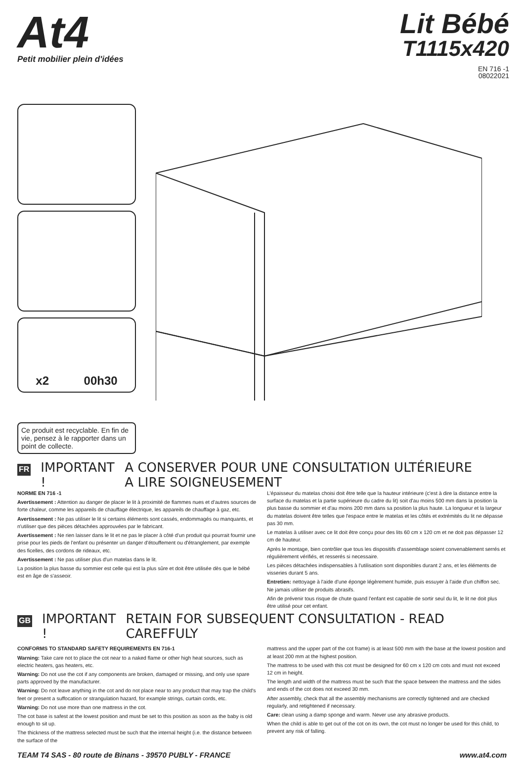At4
Petit mobilier plein d'idées
Lit Bébé
T1115x420
EN 716 -1
08022021
x2 00h30
Ce produit est recyclable. En fin de vie, pensez à le rapporter dans un point de collecte.
FR
IMPORTANT !
A CONSERVER POUR UNE CONSULTATION ULTÉRIEURE
A LIRE SOIGNEUSEMENT
NORME EN 716 -1
Avertissement : Attention au danger de placer le lit à proximité de flammes nues et d'autres sources de forte chaleur, comme les appareils de chauffage électrique, les appareils de chauffage à gaz, etc.
Avertissement : Ne pas utiliser le lit si certains éléments sont cassés, endommagés ou manquants, et n'utiliser que des pièces détachées approuvées par le fabricant.
Avertissement : Ne rien laisser dans le lit et ne pas le placer à côté d'un produit qui pourrait fournir une prise pour les pieds de l'enfant ou présenter un danger d'étouffement ou d'étranglement, par exemple des ficelles, des cordons de rideaux, etc.
Avertissement : Ne pas utiliser plus d'un matelas dans le lit.
La position la plus basse du sommier est celle qui est la plus sûre et doit être utilisée dès que le bébé est en âge de s'asseoir.
L'épaisseur du matelas choisi doit être telle que la hauteur intérieure (c'est à dire la distance entre la surface du matelas et la partie supérieure du cadre du lit) soit d'au moins 500 mm dans la position la plus basse du sommier et d'au moins 200 mm dans sa position la plus haute. La longueur et la largeur du matelas doivent être telles que l'espace entre le matelas et les côtés et extrémités du lit ne dépasse pas 30 mm.
Le matelas à utiliser avec ce lit doit être conçu pour des lits 60 cm x 120 cm et ne doit pas dépasser 12 cm de hauteur.
Après le montage, bien contrôler que tous les dispositifs d'assemblage soient convenablement serrés et régulièrement vérifiés, et resserés si necessaire.
Les pièces détachées indispensables à l'utilisation sont disponibles durant 2 ans, et les éléments de visseries durant 5 ans.
Entretien: nettoyage à l'aide d'une éponge légèrement humide, puis essuyer à l'aide d'un chiffon sec. Ne jamais utiliser de produits abrasifs.
Afin de prévenir tous risque de chute quand l'enfant est capable de sortir seul du lit, le lit ne doit plus être utilisé pour cet enfant.
GB
IMPORTANT !
RETAIN FOR SUBSEQUENT CONSULTATION - READ CAREFFULY
CONFORMS TO STANDARD SAFETY REQUIREMENTS EN 716-1
Warning: Take care not to place the cot near to a naked flame or other high heat sources, such as electric heaters, gas heaters, etc.
Warning: Do not use the cot if any components are broken, damaged or missing, and only use spare parts approved by the manufacturer.
Warning: Do not leave anything in the cot and do not place near to any product that may trap the child's feet or present a suffocation or strangulation hazard, for example strings, curtain cords, etc.
Warning: Do not use more than one mattress in the cot.
The cot base is safest at the lowest position and must be set to this position as soon as the baby is old enough to sit up.
The thickness of the mattress selected must be such that the internal height (i.e. the distance between the surface of the
mattress and the upper part of the cot frame) is at least 500 mm with the base at the lowest position and at least 200 mm at the highest position.
The mattress to be used with this cot must be designed for 60 cm x 120 cm cots and must not exceed 12 cm in height.
The length and width of the mattress must be such that the space between the mattress and the sides and ends of the cot does not exceed 30 mm.
After assembly, check that all the assembly mechanisms are correctly tightened and are checked regularly, and retightened if necessary.
Care: clean using a damp sponge and warm. Never use any abrasive products.
When the child is able to get out of the cot on its own, the cot must no longer be used for this child, to prevent any risk of falling.
TEAM T4 SAS - 80 route de Binans - 39570 PUBLY - FRANCE www.at4.com